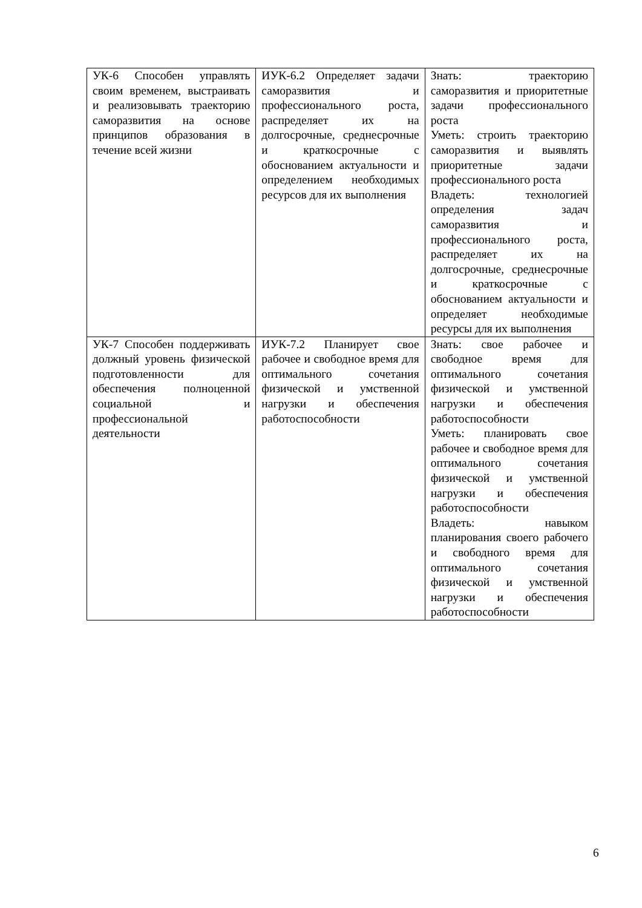| УК-6 Способен управлять своим временем, выстраивать и реализовывать траекторию саморазвития на основе принципов образования в течение всей жизни | ИУК-6.2 Определяет задачи саморазвития и профессионального роста, распределяет их на долгосрочные, среднесрочные и краткосрочные с обоснованием актуальности и определением необходимых ресурсов для их выполнения | Знать: траекторию саморазвития и приоритетные задачи профессионального роста Уметь: строить траекторию саморазвития и выявлять приоритетные задачи профессионального роста Владеть: технологией определения задач саморазвития и профессионального роста, распределяет их на долгосрочные, среднесрочные и краткосрочные с обоснованием актуальности и определяет необходимые ресурсы для их выполнения |
| УК-7 Способен поддерживать должный уровень физической подготовленности для обеспечения полноценной социальной и профессиональной деятельности | ИУК-7.2 Планирует свое рабочее и свободное время для оптимального сочетания физической и умственной нагрузки и обеспечения работоспособности | Знать: свое рабочее и свободное время для оптимального сочетания физической и умственной нагрузки и обеспечения работоспособности Уметь: планировать свое рабочее и свободное время для оптимального сочетания физической и умственной нагрузки и обеспечения работоспособности Владеть: навыком планирования своего рабочего и свободного время для оптимального сочетания физической и умственной нагрузки и обеспечения работоспособности |
6